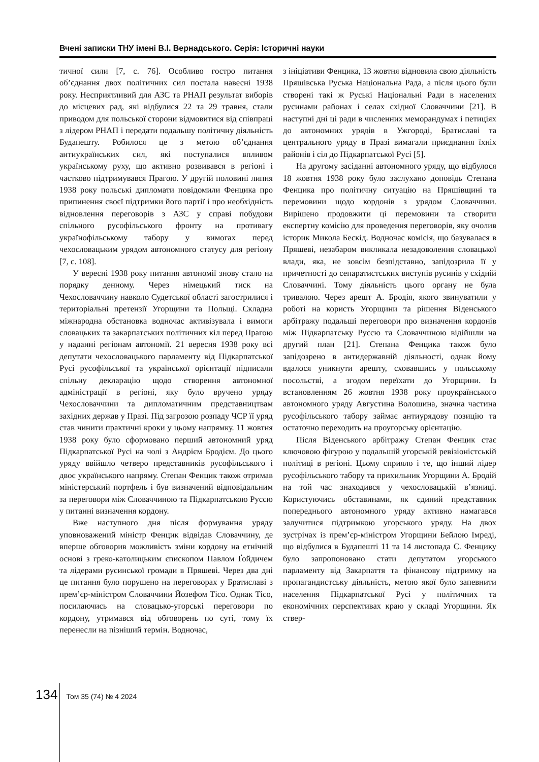Вчені записки ТНУ імені В.І. Вернадського. Серія: Історичні науки
тичної сили [7, с. 76]. Особливо гостро питання об’єднання двох політичних сил постала навесні 1938 року. Несприятливий для АЗС та РНАП результат виборів до місцевих рад, які відбулися 22 та 29 травня, стали приводом для польської сторони відмовитися від співпраці з лідером РНАП і передати подальшу політичну діяльність Будапешту. Робилося це з метою об’єднання антиукраїнських сил, які поступалися впливом українському руху, що активно розвивався в регіоні і частково підтримувався Прагою. У другій половині липня 1938 року польські дипломати повідомили Фенцика про припинення своєї підтримки його партії і про необхідність відновлення переговорів з АЗС у справі побудови спільного русофільського фронту на противагу українофільському табору у вимогах перед чехословацьким урядом автономного статусу для регіону [7, с. 108].
У вересні 1938 року питання автономії знову стало на порядку денному. Через німецький тиск на Чехословаччину навколо Судетської області загострилися і територіальні претензії Угорщини та Польщі. Складна міжнародна обстановка водночас активізувала і вимоги словацьких та закарпатських політичних кіл перед Прагою у наданні регіонам автономії. 21 вересня 1938 року всі депутати чехословацького парламенту від Підкарпатської Русі русофільської та української орієнтації підписали спільну декларацію щодо створення автономної адміністрації в регіоні, яку було вручено уряду Чехословаччини та дипломатичним представництвам західних держав у Празі. Під загрозою розпаду ЧСР її уряд став чинити практичні кроки у цьому напрямку. 11 жовтня 1938 року було сформовано перший автономний уряд Підкарпатської Русі на чолі з Андрієм Бродієм. До цього уряду ввійшло четверо представників русофільського і двоє українського напряму. Степан Фенцик також отримав міністерський портфель і був визначений відповідальним за переговори між Словаччиною та Підкарпатською Руссю у питанні визначення кордону.
Вже наступного дня після формування уряду уповноважений міністр Фенцик відвідав Словаччину, де вперше обговорив можливість зміни кордону на етнічній основі з греко-католицьким єпископом Павлом Ґойдичем та лідерами русинської громади в Пряшеві. Через два дні це питання було порушено на переговорах у Братиславі з прем’єр-міністром Словаччини Йозефом Тісо. Однак Тісо, посилаючись на словацько-угорські переговори по кордону, утримався від обговорень по суті, тому їх перенесли на пізніший термін. Водночас,
з ініціативи Фенцика, 13 жовтня відновила свою діяльність Пряшівська Руська Національна Рада, а після цього були створені такі ж Руські Національні Ради в населених русинами районах і селах східної Словаччини [21]. В наступні дні ці ради в численних меморандумах і петиціях до автономних урядів в Ужгороді, Братиславі та центрального уряду в Празі вимагали приєднання їхніх районів і сіл до Підкарпатської Русі [5].
На другому засіданні автономного уряду, що відбулося 18 жовтня 1938 року було заслухано доповідь Степана Фенцика про політичну ситуацію на Пряшівщині та перемовини щодо кордонів з урядом Словаччини. Вирішено продовжити ці перемовини та створити експертну комісію для проведення переговорів, яку очолив історик Микола Бескід. Водночас комісія, що базувалася в Пряшеві, незабаром викликала незадоволення словацької влади, яка, не зовсім безпідставно, запідозрила її у причетності до сепаратистських виступів русинів у східній Словаччині. Тому діяльність цього органу не була тривалою. Через арешт А. Бродія, якого звинуватили у роботі на користь Угорщини та рішення Віденського арбітражу подальші переговори про визначення кордонів між Підкарпатську Руссю та Словаччиною відійшли на другий план [21]. Степана Фенцика також було запідозрено в антидержавній діяльності, однак йому вдалося уникнути арешту, сховавшись у польському посольстві, а згодом переїхати до Угорщини. Із встановленням 26 жовтня 1938 року проукраїнського автономного уряду Августина Волошина, значна частина русофільського табору займає антиурядову позицію та остаточно переходить на проугорську орієнтацію.
Після Віденського арбітражу Степан Фенцик стає ключовою фігурою у подальшій угорській ревізіоністській політиці в регіоні. Цьому сприяло і те, що інший лідер русофільського табору та прихильник Угорщини А. Бродій на той час знаходився у чехословацькій в’язниці. Користуючись обставинами, як єдиний представник попереднього автономного уряду активно намагався залучитися підтримкою угорського уряду. На двох зустрічах із прем’єр-міністром Угорщини Бейлою Імреді, що відбулися в Будапешті 11 та 14 листопада С. Фенцику було запропоновано стати депутатом угорського парламенту від Закарпаття та фінансову підтримку на пропагандистську діяльність, метою якої було запевнити населення Підкарпатської Русі у політичних та економічних перспективах краю у складі Угорщини. Як ствер-
134 Том 35 (74) № 4 2024